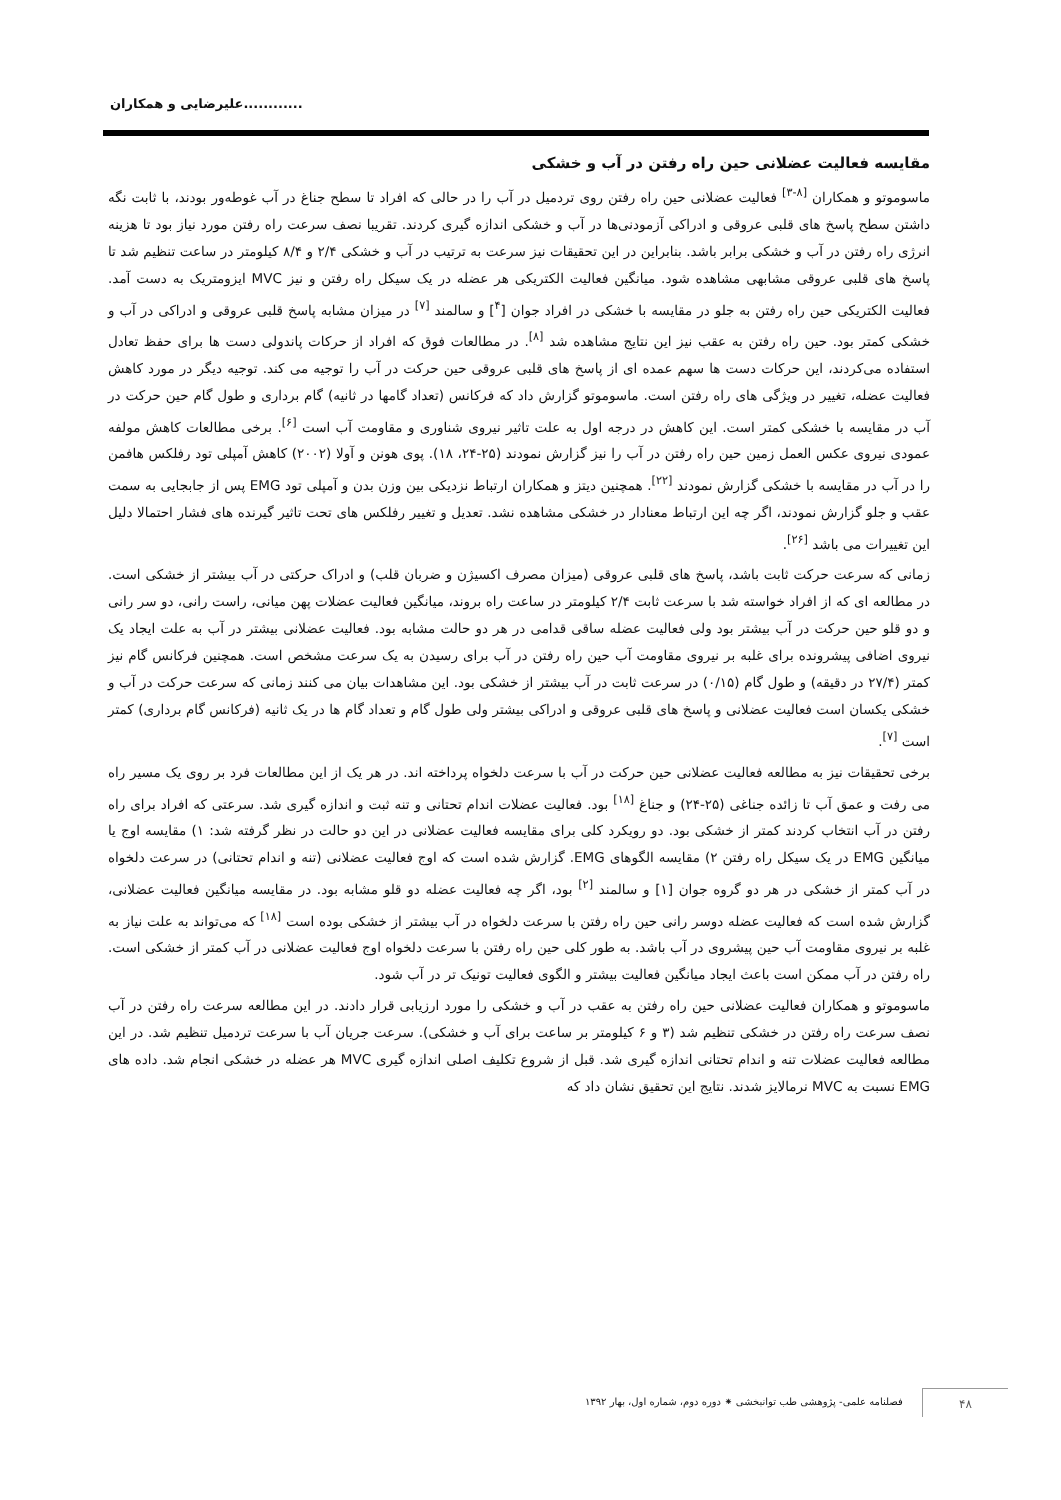علیرضایی و همکاران............
مقایسه فعالیت عضلانی حین راه رفتن در آب و خشکی
ماسوموتو و همکاران <sup>[۸-۳]</sup> فعالیت عضلانی حین راه رفتن روی تردمیل در آب را در حالی که افراد تا سطح جناغ در آب غوطه‌ور بودند، با ثابت نگه داشتن سطح پاسخ های قلبی عروقی و ادراکی آزمودنی‌ها در آب و خشکی اندازه گیری کردند. تقریبا نصف سرعت راه رفتن مورد نیاز بود تا هزینه انرژی راه رفتن در آب و خشکی برابر باشد. بنابراین در این تحقیقات نیز سرعت به ترتیب در آب و خشکی ۲/۴ و ۸/۴ کیلومتر در ساعت تنظیم شد تا پاسخ های قلبی عروقی مشابهی مشاهده شود. میانگین فعالیت الکتریکی هر عضله در یک سیکل راه رفتن و نیز MVC ایزومتریک به دست آمد. فعالیت الکتریکی حین راه رفتن به جلو در مقایسه با خشکی در افراد جوان [<sup>۴</sup>] و سالمند <sup>[۷]</sup> در میزان مشابه پاسخ قلبی عروقی و ادراکی در آب و خشکی کمتر بود. حین راه رفتن به عقب نیز این نتایج مشاهده شد <sup>[۸]</sup>. در مطالعات فوق که افراد از حرکات پاندولی دست ها برای حفظ تعادل استفاده می‌کردند، این حرکات دست ها سهم عمده ای از پاسخ های قلبی عروقی حین حرکت در آب را توجیه می کند. توجیه دیگر در مورد کاهش فعالیت عضله، تغییر در ویژگی های راه رفتن است. ماسوموتو گزارش داد که فرکانس (تعداد گامها در ثانیه) گام برداری و طول گام حین حرکت در آب در مقایسه با خشکی کمتر است. این کاهش در درجه اول به علت تاثیر نیروی شناوری و مقاومت آب است <sup>[۶]</sup>. برخی مطالعات کاهش مولفه عمودی نیروی عکس العمل زمین حین راه رفتن در آب را نیز گزارش نمودند (۲۵-۲۴، ۱۸). پوی هونن و آولا (۲۰۰۲) کاهش آمپلی تود رفلکس هافمن را در آب در مقایسه با خشکی گزارش نمودند <sup>[۲۲]</sup>. همچنین دیتز و همکاران ارتباط نزدیکی بین وزن بدن و آمپلی تود EMG پس از جابجایی به سمت عقب و جلو گزارش نمودند، اگر چه این ارتباط معنادار در خشکی مشاهده نشد. تعدیل و تغییر رفلکس های تحت تاثیر گیرنده های فشار احتمالا دلیل این تغییرات می باشد <sup>[۲۶]</sup>.
زمانی که سرعت حرکت ثابت باشد، پاسخ های قلبی عروقی (میزان مصرف اکسیژن و ضربان قلب) و ادراک حرکتی در آب بیشتر از خشکی است. در مطالعه ای که از افراد خواسته شد با سرعت ثابت ۲/۴ کیلومتر در ساعت راه بروند، میانگین فعالیت عضلات پهن میانی، راست رانی، دو سر رانی و دو قلو حین حرکت در آب بیشتر بود ولی فعالیت عضله ساقی قدامی در هر دو حالت مشابه بود. فعالیت عضلانی بیشتر در آب به علت ایجاد یک نیروی اضافی پیشرونده برای غلبه بر نیروی مقاومت آب حین راه رفتن در آب برای رسیدن به یک سرعت مشخص است. همچنین فرکانس گام نیز کمتر (۲۷/۴ در دقیقه) و طول گام (۰/۱۵) در سرعت ثابت در آب بیشتر از خشکی بود. این مشاهدات بیان می کنند زمانی که سرعت حرکت در آب و خشکی یکسان است فعالیت عضلانی و پاسخ های قلبی عروقی و ادراکی بیشتر ولی طول گام و تعداد گام ها در یک ثانیه (فرکانس گام برداری) کمتر است <sup>[۷]</sup>.
برخی تحقیقات نیز به مطالعه فعالیت عضلانی حین حرکت در آب با سرعت دلخواه پرداخته اند. در هر یک از این مطالعات فرد بر روی یک مسیر راه می رفت و عمق آب تا زائده جناغی (۲۵-۲۴) و جناغ <sup>[۱۸]</sup> بود. فعالیت عضلات اندام تحتانی و تنه ثبت و اندازه گیری شد. سرعتی که افراد برای راه رفتن در آب انتخاب کردند کمتر از خشکی بود. دو رویکرد کلی برای مقایسه فعالیت عضلانی در این دو حالت در نظر گرفته شد: ۱) مقایسه اوج یا میانگین EMG در یک سیکل راه رفتن ۲) مقایسه الگوهای EMG. گزارش شده است که اوج فعالیت عضلانی (تنه و اندام تحتانی) در سرعت دلخواه در آب کمتر از خشکی در هر دو گروه جوان [۱] و سالمند <sup>[۲]</sup> بود، اگر چه فعالیت عضله دو قلو مشابه بود. در مقایسه میانگین فعالیت عضلانی، گزارش شده است که فعالیت عضله دوسر رانی حین راه رفتن با سرعت دلخواه در آب بیشتر از خشکی بوده است <sup>[۱۸]</sup> که می‌تواند به علت نیاز به غلبه بر نیروی مقاومت آب حین پیشروی در آب باشد. به طور کلی حین راه رفتن با سرعت دلخواه اوج فعالیت عضلانی در آب کمتر از خشکی است. راه رفتن در آب ممکن است باعث ایجاد میانگین فعالیت بیشتر و الگوی فعالیت تونیک تر در آب شود.
ماسوموتو و همکاران فعالیت عضلانی حین راه رفتن به عقب در آب و خشکی را مورد ارزیابی قرار دادند. در این مطالعه سرعت راه رفتن در آب نصف سرعت راه رفتن در خشکی تنظیم شد (۳ و ۶ کیلومتر بر ساعت برای آب و خشکی). سرعت جریان آب با سرعت تردمیل تنظیم شد. در این مطالعه فعالیت عضلات تنه و اندام تحتانی اندازه گیری شد. قبل از شروع تکلیف اصلی اندازه گیری MVC هر عضله در خشکی انجام شد. داده های EMG نسبت به MVC نرمالایز شدند. نتایج این تحقیق نشان داد که
فصلنامه علمی- پژوهشی طب توانبخشی ⁕ دوره دوم، شماره اول، بهار ۱۳۹۲
۴۸